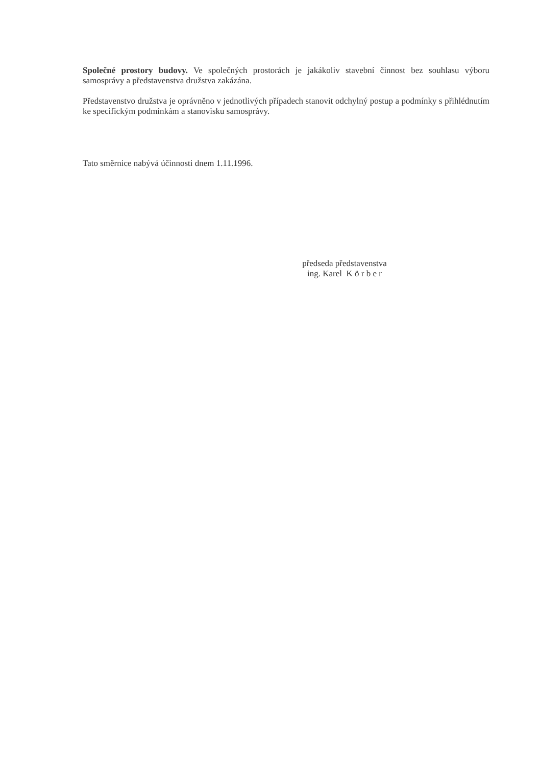Společné prostory budovy. Ve společných prostorách je jakákoliv stavební činnost bez souhlasu výboru samosprávy a představenstva družstva zakázána.
Představenstvo družstva je oprávněno v jednotlivých případech stanovit odchylný postup a podmínky s přihlédnutím ke specifickým podmínkám a stanovisku samosprávy.
Tato směrnice nabývá účinnosti dnem 1.11.1996.
předseda představenstva
ing. Karel K ö r b e r